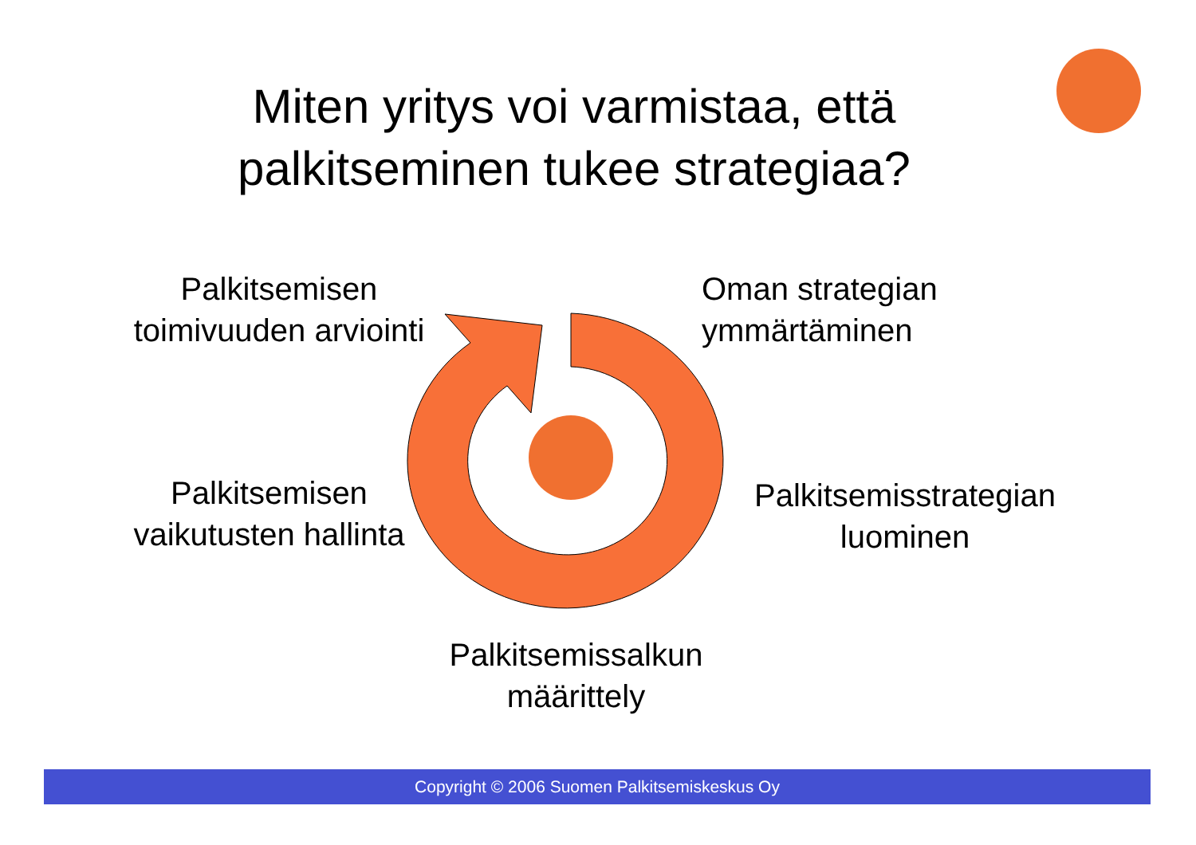Miten yritys voi varmistaa, että palkitseminen tukee strategiaa?
Palkitsemisen
toimivuuden arviointi
Oman strategian
ymmärtäminen
Palkitsemisen
vaikutusten hallinta
Palkitsemisstrategian
luominen
Palkitsemissalkun
määrittely
Copyright © 2006 Suomen Palkitsemiskeskus Oy